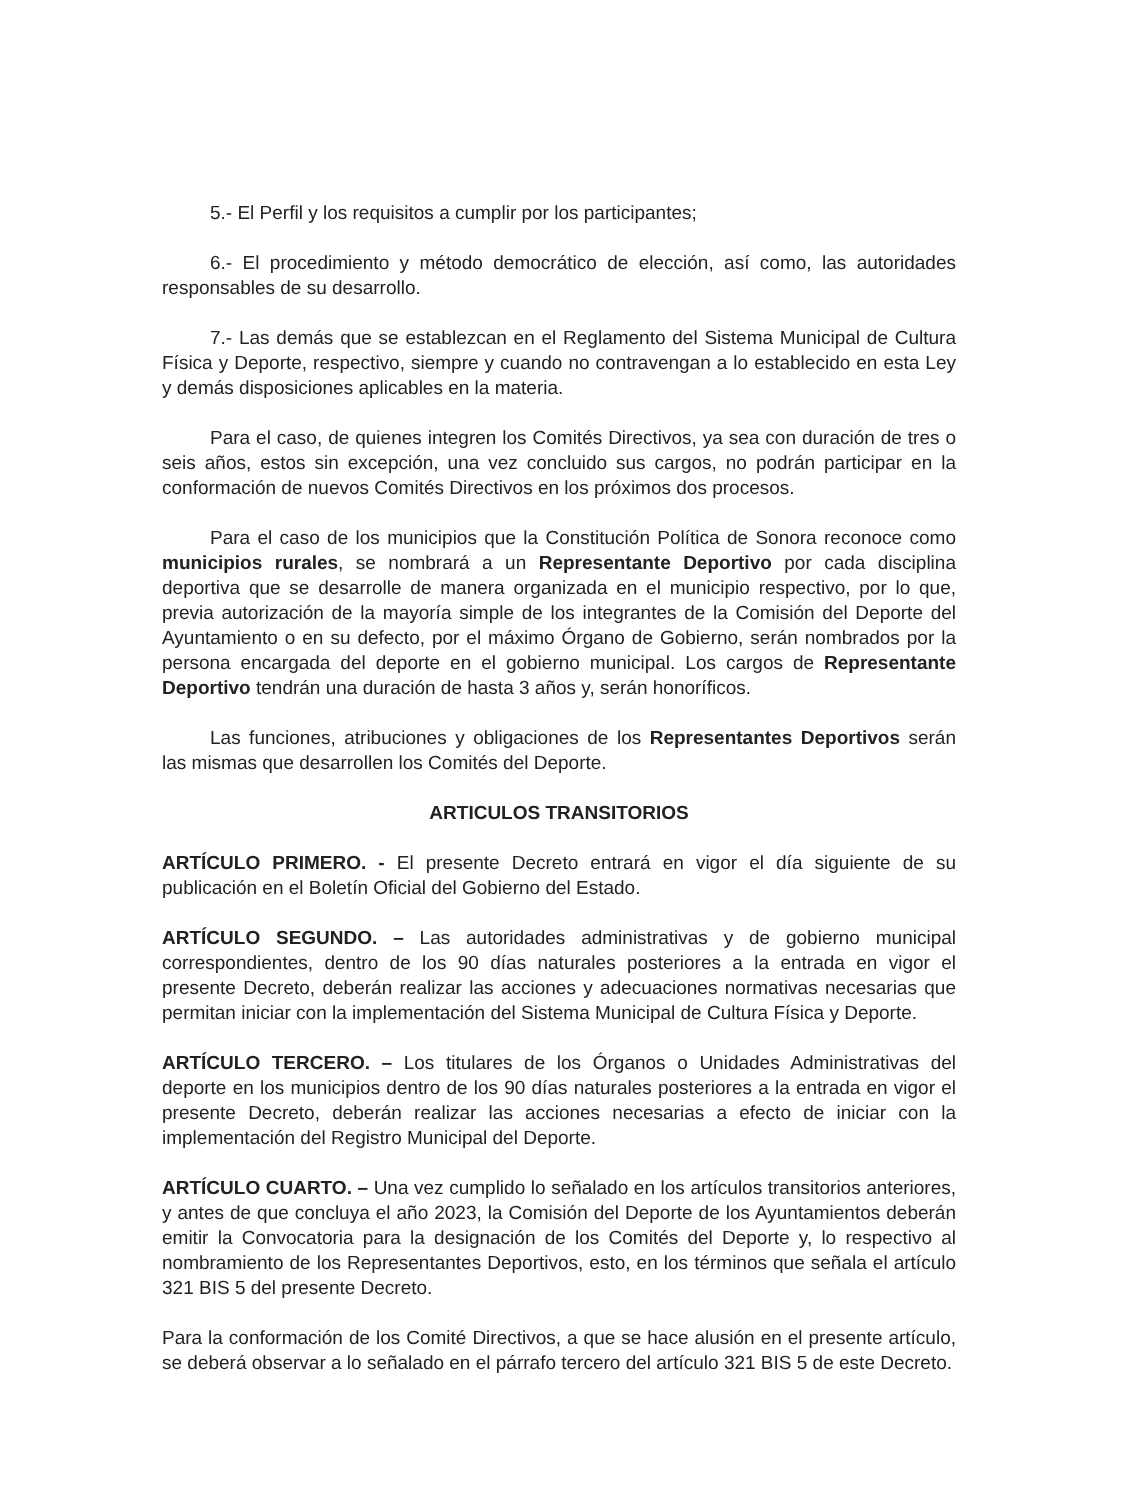5.- El Perfil y los requisitos a cumplir por los participantes;
6.- El procedimiento y método democrático de elección, así como, las autoridades responsables de su desarrollo.
7.- Las demás que se establezcan en el Reglamento del Sistema Municipal de Cultura Física y Deporte, respectivo, siempre y cuando no contravengan a lo establecido en esta Ley y demás disposiciones aplicables en la materia.
Para el caso, de quienes integren los Comités Directivos, ya sea con duración de tres o seis años, estos sin excepción, una vez concluido sus cargos, no podrán participar en la conformación de nuevos Comités Directivos en los próximos dos procesos.
Para el caso de los municipios que la Constitución Política de Sonora reconoce como municipios rurales, se nombrará a un Representante Deportivo por cada disciplina deportiva que se desarrolle de manera organizada en el municipio respectivo, por lo que, previa autorización de la mayoría simple de los integrantes de la Comisión del Deporte del Ayuntamiento o en su defecto, por el máximo Órgano de Gobierno, serán nombrados por la persona encargada del deporte en el gobierno municipal. Los cargos de Representante Deportivo tendrán una duración de hasta 3 años y, serán honoríficos.
Las funciones, atribuciones y obligaciones de los Representantes Deportivos serán las mismas que desarrollen los Comités del Deporte.
ARTICULOS TRANSITORIOS
ARTÍCULO PRIMERO. - El presente Decreto entrará en vigor el día siguiente de su publicación en el Boletín Oficial del Gobierno del Estado.
ARTÍCULO SEGUNDO. – Las autoridades administrativas y de gobierno municipal correspondientes, dentro de los 90 días naturales posteriores a la entrada en vigor el presente Decreto, deberán realizar las acciones y adecuaciones normativas necesarias que permitan iniciar con la implementación del Sistema Municipal de Cultura Física y Deporte.
ARTÍCULO TERCERO. – Los titulares de los Órganos o Unidades Administrativas del deporte en los municipios dentro de los 90 días naturales posteriores a la entrada en vigor el presente Decreto, deberán realizar las acciones necesarias a efecto de iniciar con la implementación del Registro Municipal del Deporte.
ARTÍCULO CUARTO. – Una vez cumplido lo señalado en los artículos transitorios anteriores, y antes de que concluya el año 2023, la Comisión del Deporte de los Ayuntamientos deberán emitir la Convocatoria para la designación de los Comités del Deporte y, lo respectivo al nombramiento de los Representantes Deportivos, esto, en los términos que señala el artículo 321 BIS 5 del presente Decreto.
Para la conformación de los Comité Directivos, a que se hace alusión en el presente artículo, se deberá observar a lo señalado en el párrafo tercero del artículo 321 BIS 5 de este Decreto.